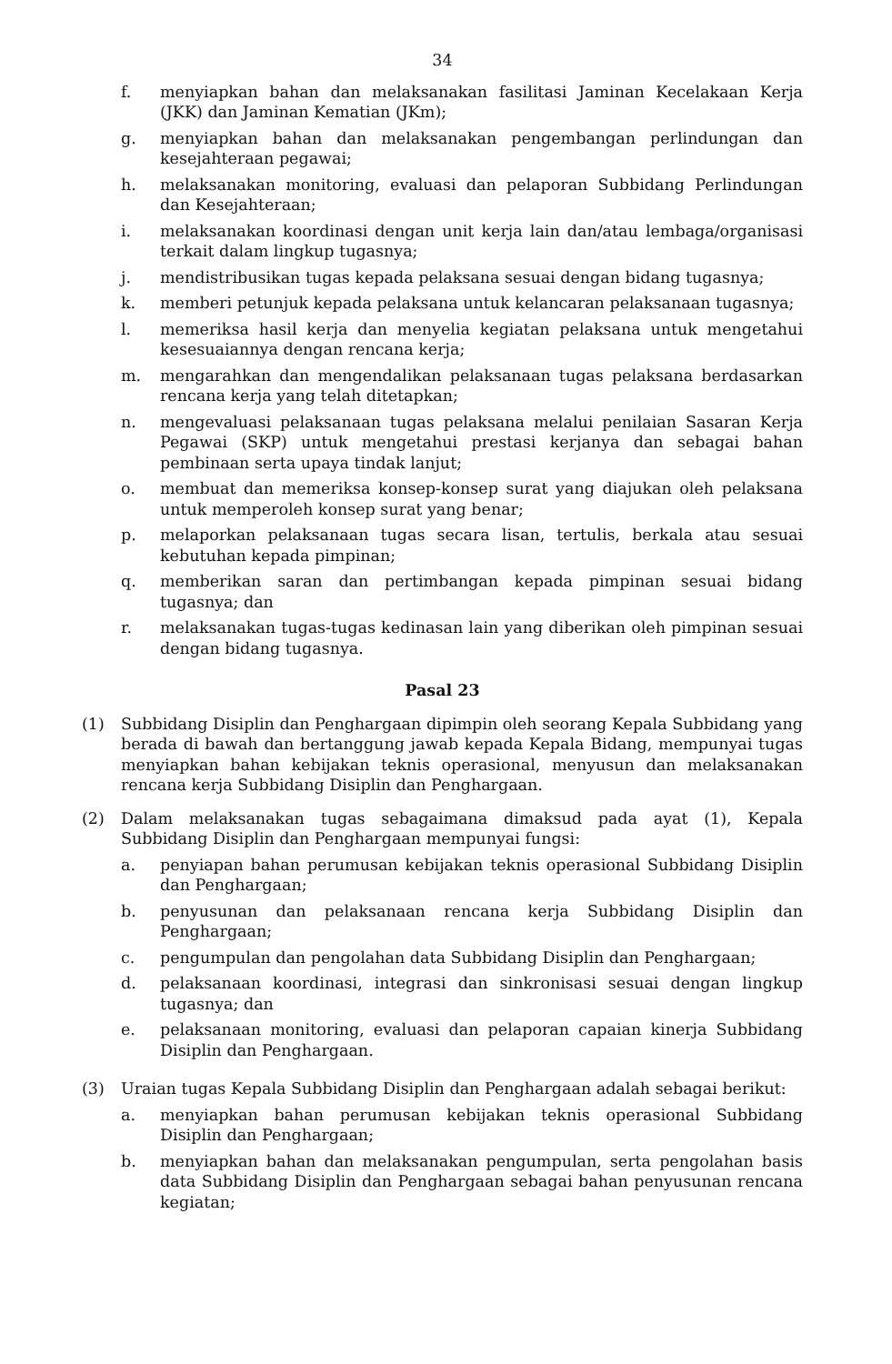34
f. menyiapkan bahan dan melaksanakan fasilitasi Jaminan Kecelakaan Kerja (JKK) dan Jaminan Kematian (JKm);
g. menyiapkan bahan dan melaksanakan pengembangan perlindungan dan kesejahteraan pegawai;
h. melaksanakan monitoring, evaluasi dan pelaporan Subbidang Perlindungan dan Kesejahteraan;
i. melaksanakan koordinasi dengan unit kerja lain dan/atau lembaga/organisasi terkait dalam lingkup tugasnya;
j. mendistribusikan tugas kepada pelaksana sesuai dengan bidang tugasnya;
k. memberi petunjuk kepada pelaksana untuk kelancaran pelaksanaan tugasnya;
l. memeriksa hasil kerja dan menyelia kegiatan pelaksana untuk mengetahui kesesuaiannya dengan rencana kerja;
m. mengarahkan dan mengendalikan pelaksanaan tugas pelaksana berdasarkan rencana kerja yang telah ditetapkan;
n. mengevaluasi pelaksanaan tugas pelaksana melalui penilaian Sasaran Kerja Pegawai (SKP) untuk mengetahui prestasi kerjanya dan sebagai bahan pembinaan serta upaya tindak lanjut;
o. membuat dan memeriksa konsep-konsep surat yang diajukan oleh pelaksana untuk memperoleh konsep surat yang benar;
p. melaporkan pelaksanaan tugas secara lisan, tertulis, berkala atau sesuai kebutuhan kepada pimpinan;
q. memberikan saran dan pertimbangan kepada pimpinan sesuai bidang tugasnya; dan
r. melaksanakan tugas-tugas kedinasan lain yang diberikan oleh pimpinan sesuai dengan bidang tugasnya.
Pasal 23
(1) Subbidang Disiplin dan Penghargaan dipimpin oleh seorang Kepala Subbidang yang berada di bawah dan bertanggung jawab kepada Kepala Bidang, mempunyai tugas menyiapkan bahan kebijakan teknis operasional, menyusun dan melaksanakan rencana kerja Subbidang Disiplin dan Penghargaan.
(2) Dalam melaksanakan tugas sebagaimana dimaksud pada ayat (1), Kepala Subbidang Disiplin dan Penghargaan mempunyai fungsi:
a. penyiapan bahan perumusan kebijakan teknis operasional Subbidang Disiplin dan Penghargaan;
b. penyusunan dan pelaksanaan rencana kerja Subbidang Disiplin dan Penghargaan;
c. pengumpulan dan pengolahan data Subbidang Disiplin dan Penghargaan;
d. pelaksanaan koordinasi, integrasi dan sinkronisasi sesuai dengan lingkup tugasnya; dan
e. pelaksanaan monitoring, evaluasi dan pelaporan capaian kinerja Subbidang Disiplin dan Penghargaan.
(3) Uraian tugas Kepala Subbidang Disiplin dan Penghargaan adalah sebagai berikut:
a. menyiapkan bahan perumusan kebijakan teknis operasional Subbidang Disiplin dan Penghargaan;
b. menyiapkan bahan dan melaksanakan pengumpulan, serta pengolahan basis data Subbidang Disiplin dan Penghargaan sebagai bahan penyusunan rencana kegiatan;